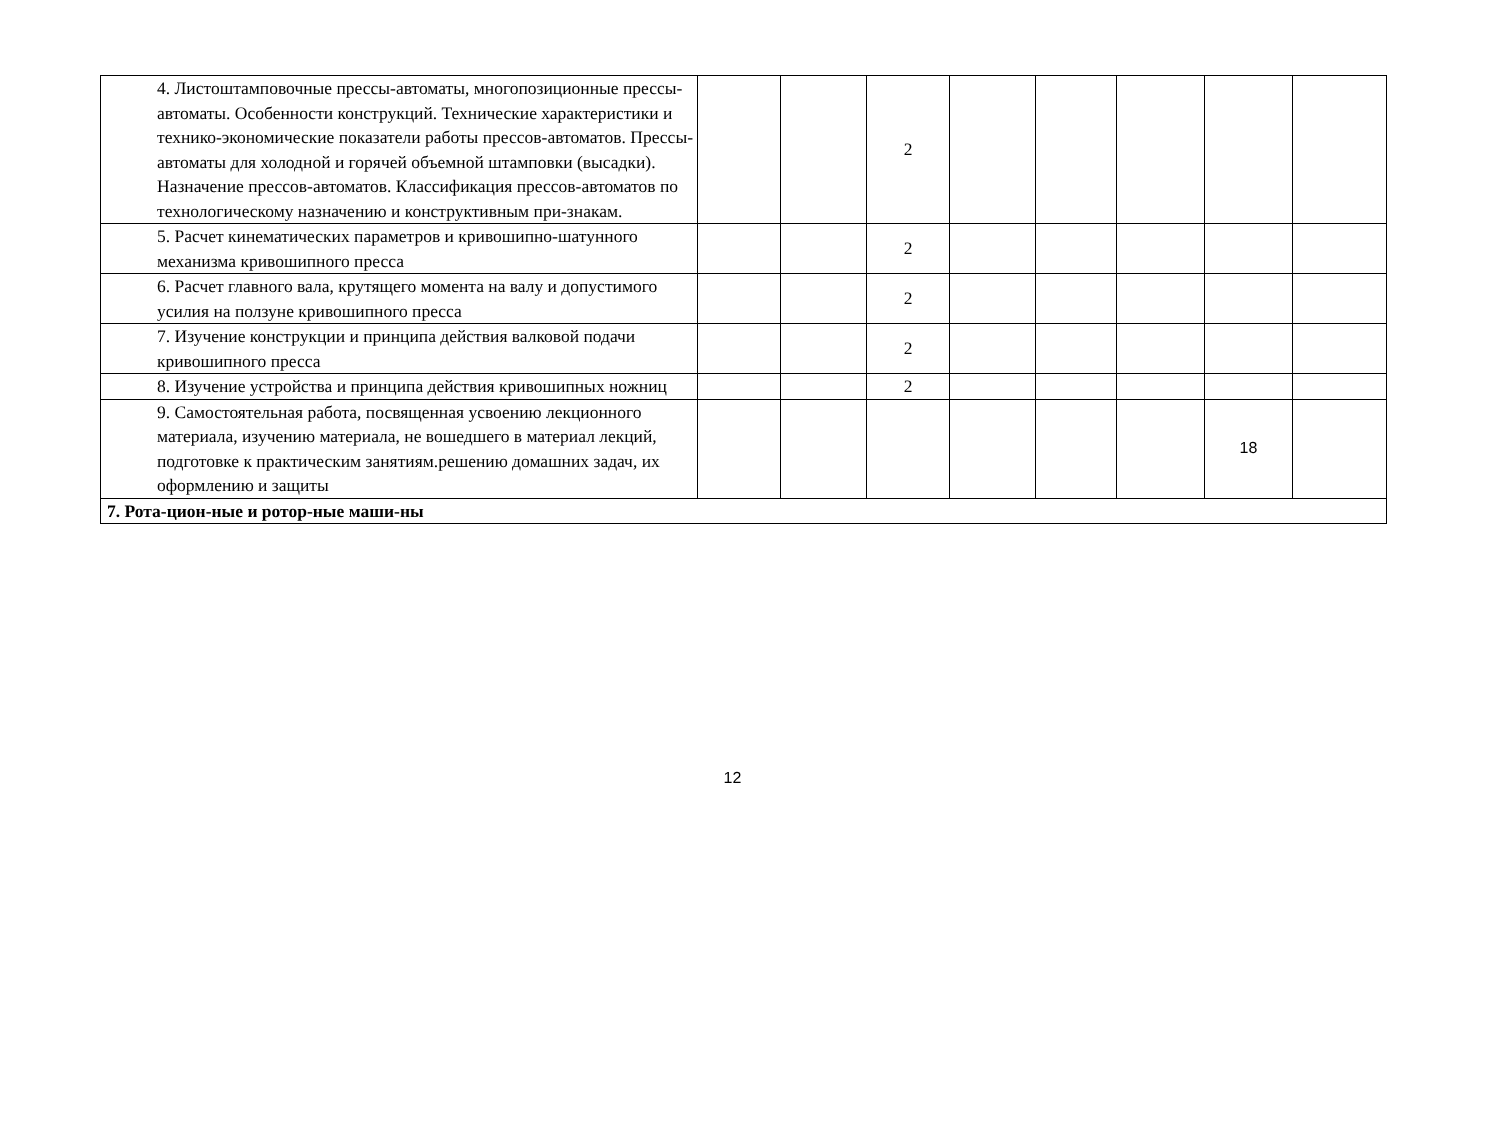| | 4. Листоштамповочные прессы-автоматы, многопозиционные прессы-автоматы. Особенности конструкций. Технические характеристики и технико-экономические показатели работы прессов-автоматов. Прессы-автоматы для холодной и горячей объемной штамповки (высадки). Назначение прессов-автоматов. Классификация прессов-автоматов по технологическому назначению и конструктивным при-знакам. | | | 2 | | | | | |
| | 5. Расчет кинематических параметров и кривошипно-шатунного механизма кривошипного пресса | | | 2 | | | | | |
| | 6. Расчет главного вала, крутящего момента на валу и допустимого усилия на ползуне кривошипного пресса | | | 2 | | | | | |
| | 7. Изучение конструкции и принципа действия валковой подачи кривошипного пресса | | | 2 | | | | | |
| | 8. Изучение устройства и принципа действия кривошипных ножниц | | | 2 | | | | | |
| | 9. Самостоятельная работа, посвященная усвоению лекционного материала, изучению материала, не вошедшего в материал лекций, подготовке к практическим занятиям.решению домашних задач, их оформлению и защиты | | | | | | | 18 | |
| 7. Рота-цион-ные и ротор-ные маши-ны | | | | | | | | | |
12